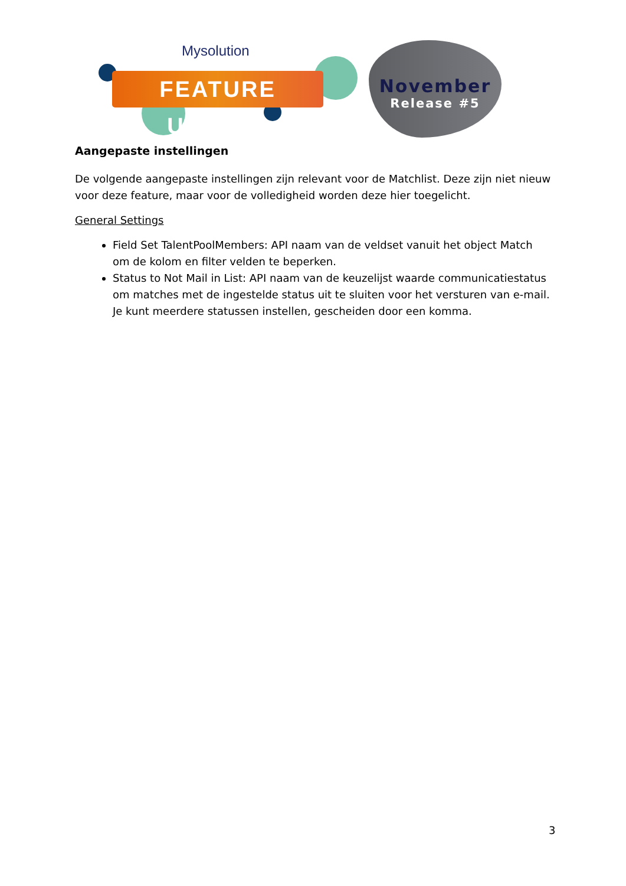Mysolution
FEATURE UPDATE
November
Release #5
Aangepaste instellingen
De volgende aangepaste instellingen zijn relevant voor de Matchlist. Deze zijn niet nieuw voor deze feature, maar voor de volledigheid worden deze hier toegelicht.
General Settings
Field Set TalentPoolMembers: API naam van de veldset vanuit het object Match om de kolom en filter velden te beperken.
Status to Not Mail in List: API naam van de keuzelijst waarde communicatiestatus om matches met de ingestelde status uit te sluiten voor het versturen van e-mail. Je kunt meerdere statussen instellen, gescheiden door een komma.
3